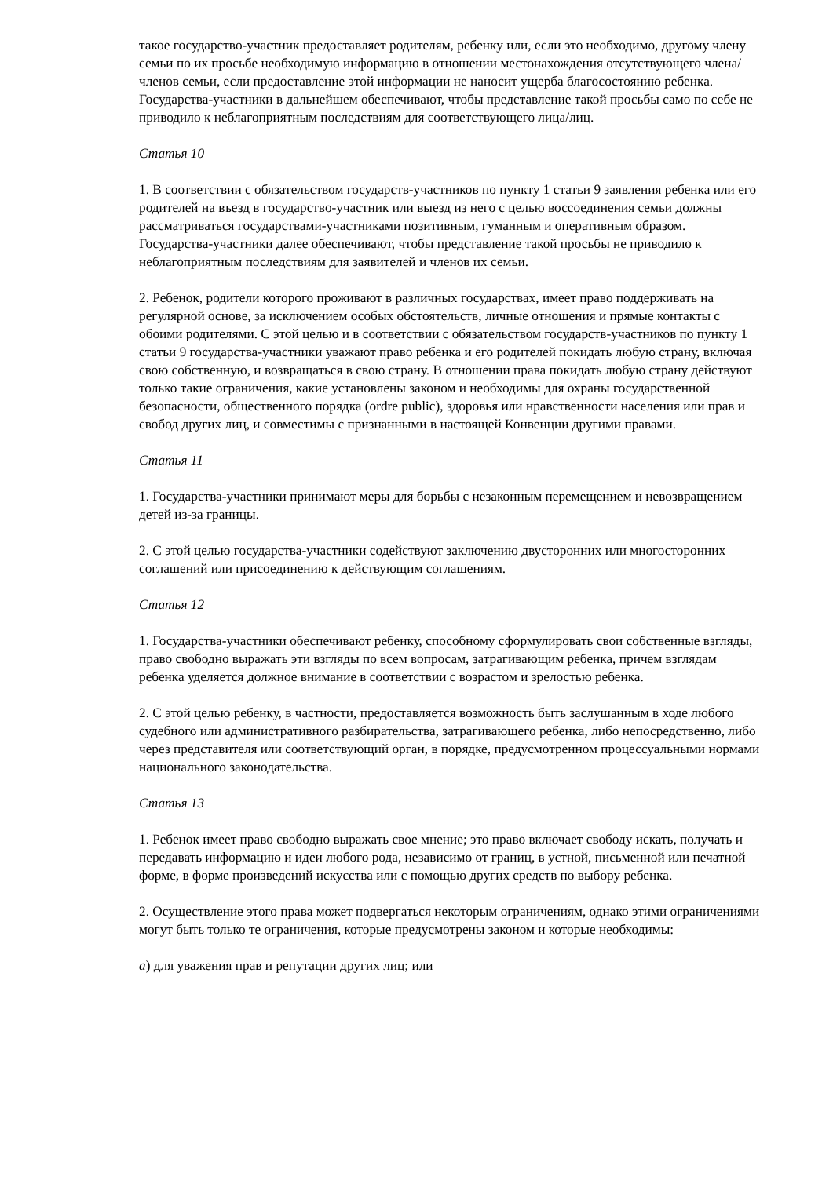такое государство-участник предоставляет родителям, ребенку или, если это необходимо, другому члену семьи по их просьбе необходимую информацию в отношении местонахождения отсутствующего члена/членов семьи, если предоставление этой информации не наносит ущерба благосостоянию ребенка. Государства-участники в дальнейшем обеспечивают, чтобы представление такой просьбы само по себе не приводило к неблагоприятным последствиям для соответствующего лица/лиц.
Статья 10
1. В соответствии с обязательством государств-участников по пункту 1 статьи 9 заявления ребенка или его родителей на въезд в государство-участник или выезд из него с целью воссоединения семьи должны рассматриваться государствами-участниками позитивным, гуманным и оперативным образом. Государства-участники далее обеспечивают, чтобы представление такой просьбы не приводило к неблагоприятным последствиям для заявителей и членов их семьи.
2. Ребенок, родители которого проживают в различных государствах, имеет право поддерживать на регулярной основе, за исключением особых обстоятельств, личные отношения и прямые контакты с обоими родителями. С этой целью и в соответствии с обязательством государств-участников по пункту 1 статьи 9 государства-участники уважают право ребенка и его родителей покидать любую страну, включая свою собственную, и возвращаться в свою страну. В отношении права покидать любую страну действуют только такие ограничения, какие установлены законом и необходимы для охраны государственной безопасности, общественного порядка (ordre public), здоровья или нравственности населения или прав и свобод других лиц, и совместимы с признанными в настоящей Конвенции другими правами.
Статья 11
1. Государства-участники принимают меры для борьбы с незаконным перемещением и невозвращением детей из-за границы.
2. С этой целью государства-участники содействуют заключению двусторонних или многосторонних соглашений или присоединению к действующим соглашениям.
Статья 12
1. Государства-участники обеспечивают ребенку, способному сформулировать свои собственные взгляды, право свободно выражать эти взгляды по всем вопросам, затрагивающим ребенка, причем взглядам ребенка уделяется должное внимание в соответствии с возрастом и зрелостью ребенка.
2. С этой целью ребенку, в частности, предоставляется возможность быть заслушанным в ходе любого судебного или административного разбирательства, затрагивающего ребенка, либо непосредственно, либо через представителя или соответствующий орган, в порядке, предусмотренном процессуальными нормами национального законодательства.
Статья 13
1. Ребенок имеет право свободно выражать свое мнение; это право включает свободу искать, получать и передавать информацию и идеи любого рода, независимо от границ, в устной, письменной или печатной форме, в форме произведений искусства или с помощью других средств по выбору ребенка.
2. Осуществление этого права может подвергаться некоторым ограничениям, однако этими ограничениями могут быть только те ограничения, которые предусмотрены законом и которые необходимы:
a) для уважения прав и репутации других лиц; или